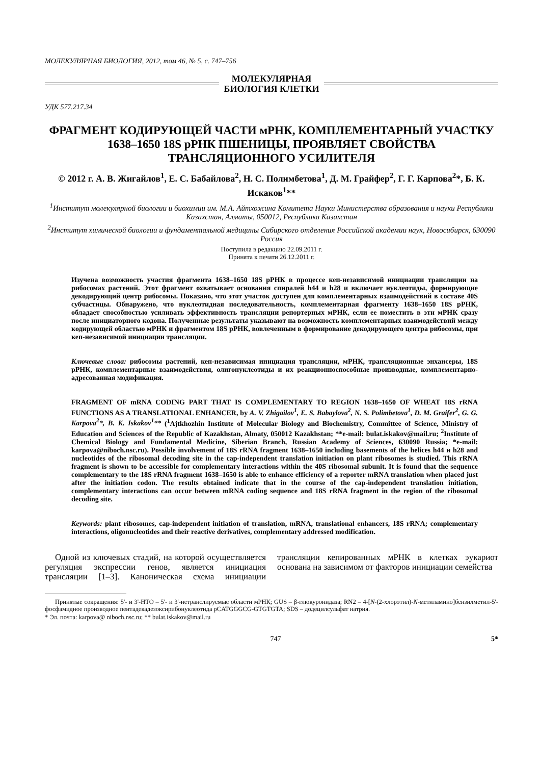МОЛЕКУЛЯРНАЯ БИОЛОГИЯ, 2012, том 46, № 5, с. 747–756
МОЛЕКУЛЯРНАЯ
БИОЛОГИЯ КЛЕТКИ
УДК 577.217.34
ФРАГМЕНТ КОДИРУЮЩЕЙ ЧАСТИ мРНК, КОМПЛЕМЕНТАРНЫЙ УЧАСТКУ 1638–1650 18S рРНК ПШЕНИЦЫ, ПРОЯВЛЯЕТ СВОЙСТВА ТРАНСЛЯЦИОННОГО УСИЛИТЕЛЯ
© 2012 г. А. В. Жигайлов<sup>1</sup>, Е. С. Бабайлова<sup>2</sup>, Н. С. Полимбетова<sup>1</sup>, Д. М. Грайфер<sup>2</sup>, Г. Г. Карпова<sup>2</sup>*, Б. К. Искаков<sup>1</sup>**
<sup>1</sup> Институт молекулярной биологии и биохимии им. М.А. Айтхожина Комитета Науки Министерства образования и науки Республики Казахстан, Алматы, 050012, Республика Казахстан
<sup>2</sup> Институт химической биологии и фундаментальной медицины Сибирского отделения Российской академии наук, Новосибирск, 630090 Россия
Поступила в редакцию 22.09.2011 г.
Принята к печати 26.12.2011 г.
Изучена возможность участия фрагмента 1638–1650 18S рРНК в процессе кеп-независимой инициации трансляции на рибосомах растений. Этот фрагмент охватывает основания спиралей h44 и h28 и включает нуклеотиды, формирующие декодирующий центр рибосомы. Показано, что этот участок доступен для комплементарных взаимодействий в составе 40S субчастицы. Обнаружено, что нуклеотидная последовательность, комплементарная фрагменту 1638–1650 18S рРНК, обладает способностью усиливать эффективность трансляции репортерных мРНК, если ее поместить в эти мРНК сразу после инициаторного кодона. Полученные результаты указывают на возможность комплементарных взаимодействий между кодирующей областью мРНК и фрагментом 18S рРНК, вовлеченным в формирование декодирующего центра рибосомы, при кеп-независимой инициации трансляции.
Ключевые слова: рибосомы растений, кеп-независимая инициация трансляции, мРНК, трансляционные энхансеры, 18S рРНК, комплементарные взаимодействия, олигонуклеотиды и их реакционноспособные производные, комплементарно-адресованная модификация.
FRAGMENT OF mRNA CODING PART THAT IS COMPLEMENTARY TO REGION 1638–1650 OF WHEAT 18S rRNA FUNCTIONS AS A TRANSLATIONAL ENHANCER, by A. V. Zhigailov<sup>1</sup>, E. S. Babaylova<sup>2</sup>, N. S. Polimbetova<sup>1</sup>, D. M. Graifer<sup>2</sup>, G. G. Karpova<sup>2</sup>*, B. K. Iskakov<sup>1</sup>** (<sup>1</sup>Ajtkhozhin Institute of Molecular Biology and Biochemistry, Committee of Science, Ministry of Education and Sciences of the Republic of Kazakhstan, Almaty, 050012 Kazakhstan; **e-mail: bulat.iskakov@mail.ru; <sup>2</sup>Institute of Chemical Biology and Fundamental Medicine, Siberian Branch, Russian Academy of Sciences, 630090 Russia; *e-mail: karpova@niboch.nsc.ru). Possible involvement of 18S rRNA fragment 1638–1650 including basements of the helices h44 и h28 and nucleotides of the ribosomal decoding site in the cap-independent translation initiation on plant ribosomes is studied. This rRNA fragment is shown to be accessible for complementary interactions within the 40S ribosomal subunit. It is found that the sequence complementary to the 18S rRNA fragment 1638–1650 is able to enhance efficiency of a reporter mRNA translation when placed just after the initiation codon. The results obtained indicate that in the course of the cap-independent translation initiation, complementary interactions can occur between mRNA coding sequence and 18S rRNA fragment in the region of the ribosomal decoding site.
Keywords: plant ribosomes, cap-independent initiation of translation, mRNA, translational enhancers, 18S rRNA; complementary interactions, oligonucleotides and their reactive derivatives, complementary addressed modification.
Одной из ключевых стадий, на которой осуществляется регуляция экспрессии генов, является инициация трансляции [1–3]. Каноническая схема инициации трансляции кепированных мРНК в клетках эукариот основана на зависимом от факторов инициации семейства
Принятые сокращения: 5'- и 3'-НТО – 5'- и 3'-нетранслируемые области мРНК; GUS – β-глюкуронидаза; RN2 – 4-[N-(2-хлорэтил)-N-метиламино]бензилметил-5'-фосфамидное производное пентадекадезоксирибонуклеотида pCATGGGCG-GTGTGTA; SDS – додецилсульфат натрия.
* Эл. почта: karpova@ niboch.nsc.ru; ** bulat.iskakov@mail.ru
747 5*